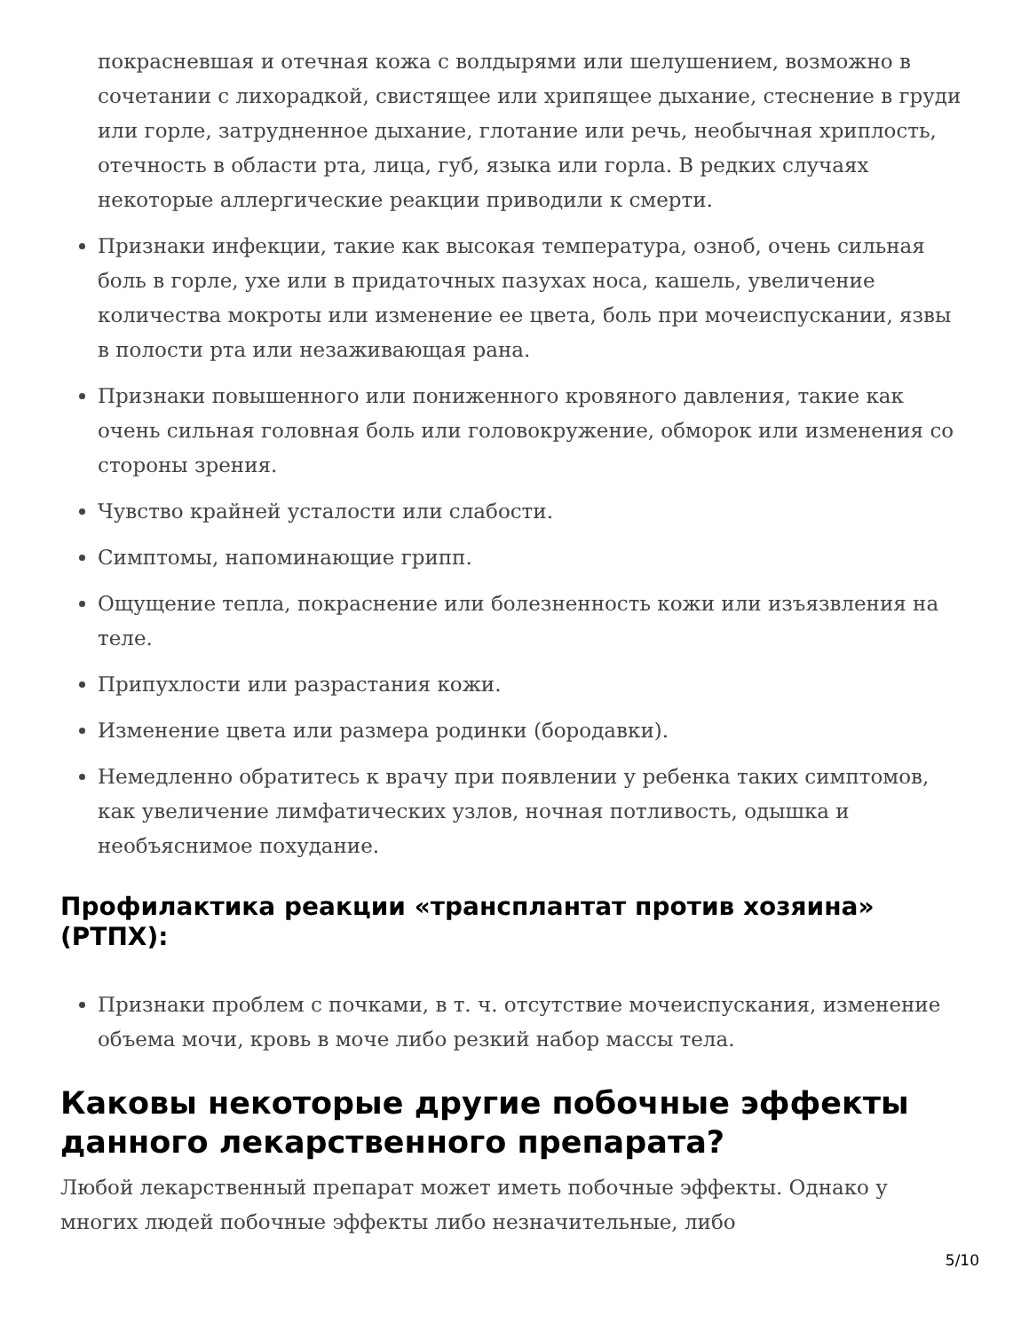покрасневшая и отечная кожа с волдырями или шелушением, возможно в сочетании с лихорадкой, свистящее или хрипящее дыхание, стеснение в груди или горле, затрудненное дыхание, глотание или речь, необычная хриплость, отечность в области рта, лица, губ, языка или горла. В редких случаях некоторые аллергические реакции приводили к смерти.
Признаки инфекции, такие как высокая температура, озноб, очень сильная боль в горле, ухе или в придаточных пазухах носа, кашель, увеличение количества мокроты или изменение ее цвета, боль при мочеиспускании, язвы в полости рта или незаживающая рана.
Признаки повышенного или пониженного кровяного давления, такие как очень сильная головная боль или головокружение, обморок или изменения со стороны зрения.
Чувство крайней усталости или слабости.
Симптомы, напоминающие грипп.
Ощущение тепла, покраснение или болезненность кожи или изъязвления на теле.
Припухлости или разрастания кожи.
Изменение цвета или размера родинки (бородавки).
Немедленно обратитесь к врачу при появлении у ребенка таких симптомов, как увеличение лимфатических узлов, ночная потливость, одышка и необъяснимое похудание.
Профилактика реакции «трансплантат против хозяина» (РТПХ):
Признаки проблем с почками, в т. ч. отсутствие мочеиспускания, изменение объема мочи, кровь в моче либо резкий набор массы тела.
Каковы некоторые другие побочные эффекты данного лекарственного препарата?
Любой лекарственный препарат может иметь побочные эффекты. Однако у многих людей побочные эффекты либо незначительные, либо
5/10